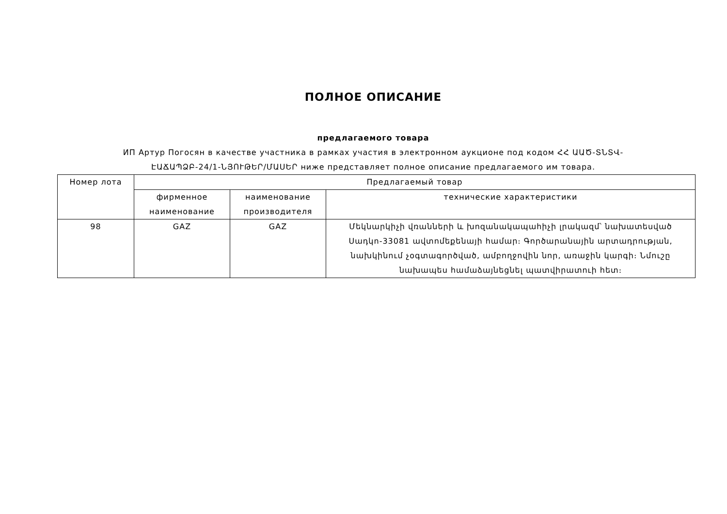ПОЛНОЕ ОПИСАНИЕ
предлагаемого товара
ИП Артур Погосян в качестве участника в рамках участия в электронном аукционе под кодом ՀՀ ԱԱԾ-ՏՆՏՎ-
ԷԱՃԱՊՁԲ-24/1-ՆՅՈՒԹԵՐ/ՄԱՍԵՐ ниже представляет полное описание предлагаемого им товара.
| Номер лота | Предлагаемый товар | | |
| --- | --- | --- | --- |
| | фирменное наименование | наименование производителя | технические характеристики |
| 98 | GAZ | GAZ | Մեկնարկիչի վռանների և խոզանակապահիչի լրակազմ՝ նախատեսված Սադկո-33081 ավտոմեքենայի համար։ Գործարանային արտադրության, նախկինում չօգտագործված, ամբողջովին նոր, առաջին կարգի։ Նմուշը նախապես համաձայնեցնել պատվիրատուի հետ։ |